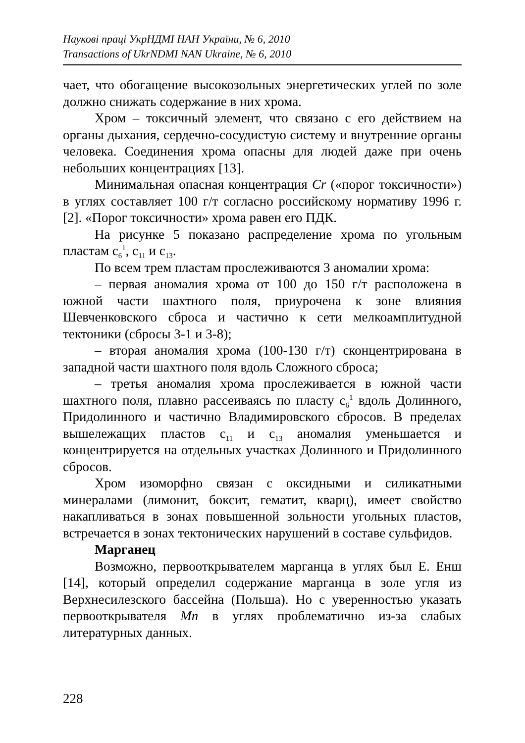Наукові праці УкрНДМІ НАН України, № 6, 2010
Transactions of UkrNDMI NAN Ukraine, № 6, 2010
чает, что обогащение высокозольных энергетических углей по золе должно снижать содержание в них хрома.
Хром – токсичный элемент, что связано с его действием на органы дыхания, сердечно-сосудистую систему и внутренние органы человека. Соединения хрома опасны для людей даже при очень небольших концентрациях [13].
Минимальная опасная концентрация Cr («порог токсичности») в углях составляет 100 г/т согласно российскому нормативу 1996 г. [2]. «Порог токсичности» хрома равен его ПДК.
На рисунке 5 показано распределение хрома по угольным пластам с<sub>6</sub><sup>1</sup>, с<sub>11</sub> и с<sub>13</sub>.
По всем трем пластам прослеживаются 3 аномалии хрома:
– первая аномалия хрома от 100 до 150 г/т расположена в южной части шахтного поля, приурочена к зоне влияния Шевченковского сброса и частично к сети мелкоамплитудной тектоники (сбросы 3-1 и 3-8);
– вторая аномалия хрома (100-130 г/т) сконцентрирована в западной части шахтного поля вдоль Сложного сброса;
– третья аномалия хрома прослеживается в южной части шахтного поля, плавно рассеиваясь по пласту с<sub>6</sub><sup>1</sup> вдоль Долинного, Придолинного и частично Владимировского сбросов. В пределах вышележащих пластов с<sub>11</sub> и с<sub>13</sub> аномалия уменьшается и концентрируется на отдельных участках Долинного и Придолинного сбросов.
Хром изоморфно связан с оксидными и силикатными минералами (лимонит, боксит, гематит, кварц), имеет свойство накапливаться в зонах повышенной зольности угольных пластов, встречается в зонах тектонических нарушений в составе сульфидов.
Марганец
Возможно, первооткрывателем марганца в углях был Е. Енш [14], который определил содержание марганца в золе угля из Верхнесилезского бассейна (Польша). Но с уверенностью указать первооткрывателя Mn в углях проблематично из-за слабых литературных данных.
228